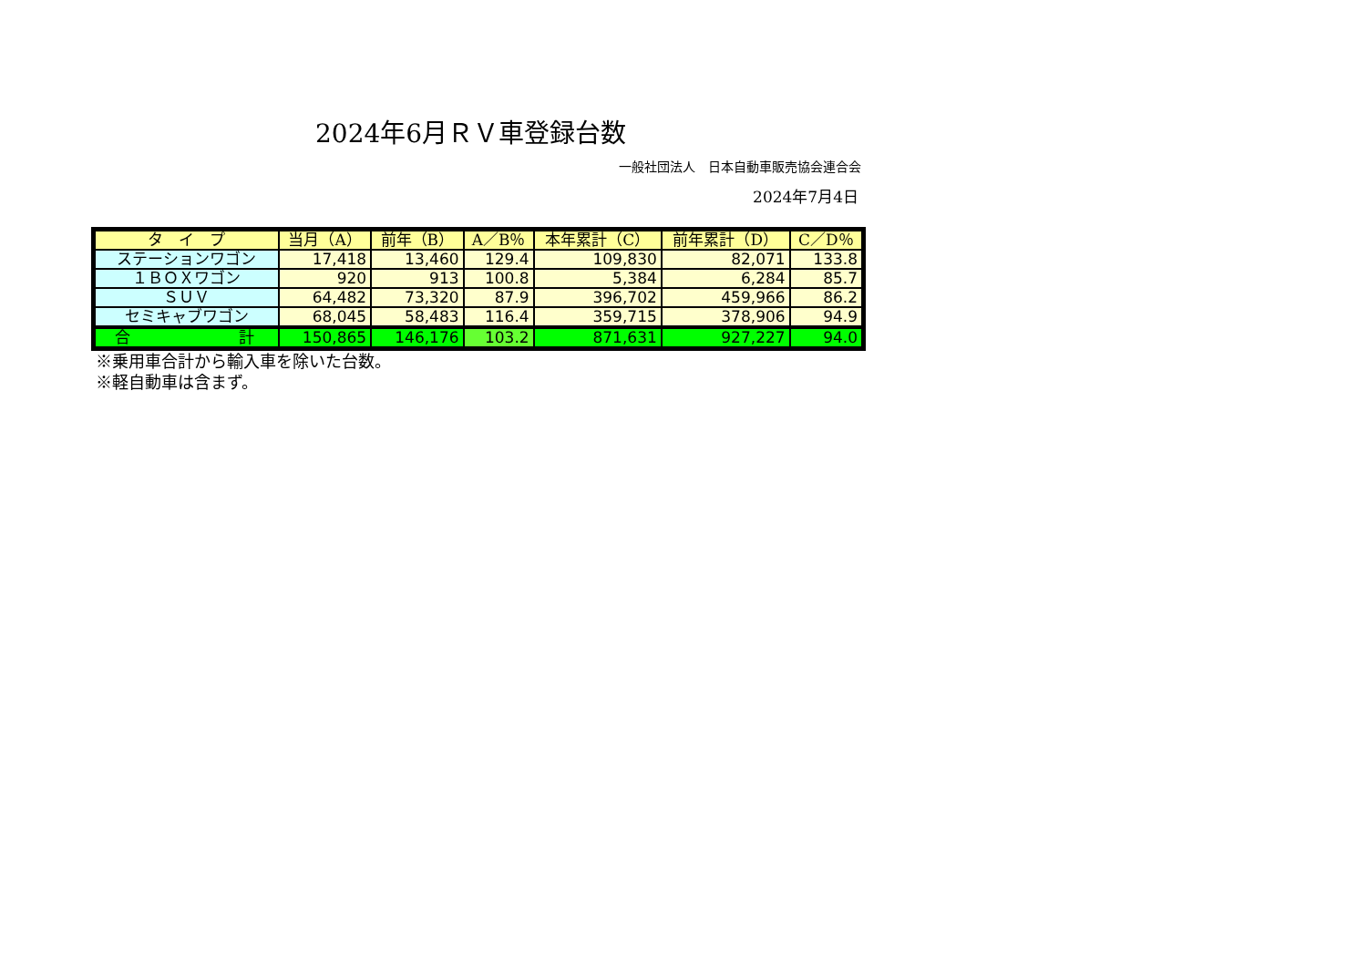2024年6月ＲＶ車登録台数
一般社団法人　日本自動車販売協会連合会
2024年7月4日
| タ イ プ | 当月（A） | 前年（B） | A／B％ | 本年累計（C） | 前年累計（D） | C／D％ |
| --- | --- | --- | --- | --- | --- | --- |
| ステーションワゴン | 17,418 | 13,460 | 129.4 | 109,830 | 82,071 | 133.8 |
| １ＢＯＸワゴン | 920 | 913 | 100.8 | 5,384 | 6,284 | 85.7 |
| ＳＵＶ | 64,482 | 73,320 | 87.9 | 396,702 | 459,966 | 86.2 |
| セミキャブワゴン | 68,045 | 58,483 | 116.4 | 359,715 | 378,906 | 94.9 |
| 合 計 | 150,865 | 146,176 | 103.2 | 871,631 | 927,227 | 94.0 |
※乗用車合計から輸入車を除いた台数。
※軽自動車は含まず。